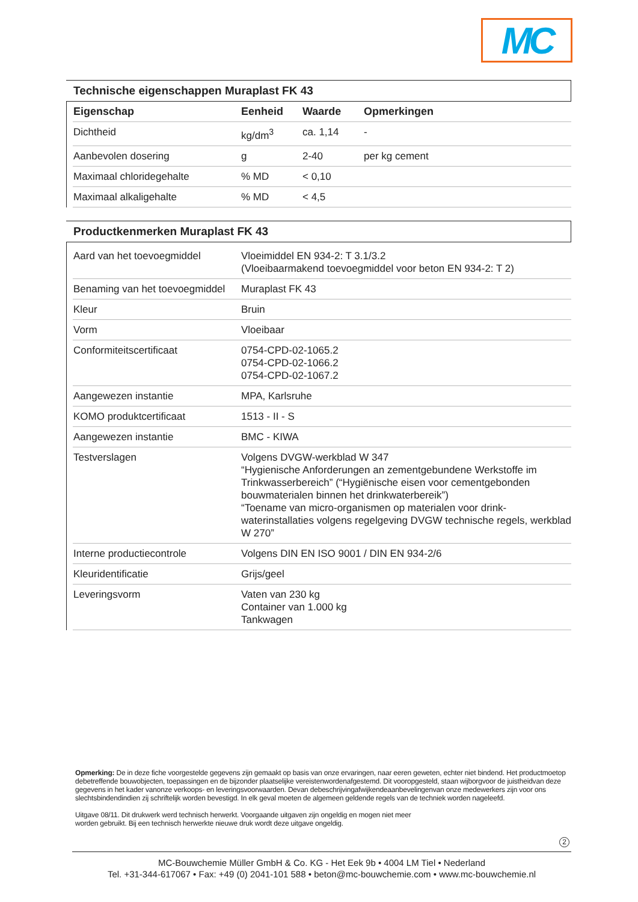MC
Technische eigenschappen Muraplast FK 43
| Eigenschap | Eenheid | Waarde | Opmerkingen |
| --- | --- | --- | --- |
| Dichtheid | kg/dm<sup>3</sup> | ca. 1,14 | - |
| Aanbevolen dosering | g | 2-40 | per kg cement |
| Maximaal chloridegehalte | % MD | < 0,10 | |
| Maximaal alkaligehalte | % MD | < 4,5 | |
Productkenmerken Muraplast FK 43
| Aard van het toevoegmiddel | Vloeimiddel EN 934-2: T 3.1/3.2 (Vloeibaarmakend toevoegmiddel voor beton EN 934-2: T 2) |
| Benaming van het toevoegmiddel | Muraplast FK 43 |
| Kleur | Bruin |
| Vorm | Vloeibaar |
| Conformiteitscertificaat | 0754-CPD-02-1065.2 0754-CPD-02-1066.2 0754-CPD-02-1067.2 |
| Aangewezen instantie | MPA, Karlsruhe |
| KOMO produktcertificaat | 1513 - II - S |
| Aangewezen instantie | BMC - KIWA |
| Testverslagen | Volgens DVGW-werkblad W 347 “Hygienische Anforderungen an zementgebundene Werkstoffe im Trinkwasserbereich” (“Hygiënische eisen voor cementgebonden bouwmaterialen binnen het drinkwaterbereik”) “Toename van micro-organismen op materialen voor drink-waterinstallaties volgens regelgeving DVGW technische regels, werkblad W 270” |
| Interne productiecontrole | Volgens DIN EN ISO 9001 / DIN EN 934-2/6 |
| Kleuridentificatie | Grijs/geel |
| Leveringsvorm | Vaten van 230 kg Container van 1.000 kg Tankwagen |
Opmerking: De in deze fiche voorgestelde gegevens zijn gemaakt op basis van onze ervaringen, naar eeren geweten, echter niet bindend. Het productmoetop debetreffende bouwobjecten, toepassingen en de bijzonder plaatselijke vereistenwordenafgestemd. Dit vooropgesteld, staan wijborgvoor de juistheidvan deze gegevens in het kader vanonze verkoops- en leveringsvoorwaarden. Devan debeschrijvingafwijkendeaanbevelingenvan onze medewerkers zijn voor ons slechtsbindendindien zij schriftelijk worden bevestigd. In elk geval moeten de algemeen geldende regels van de techniek worden nageleefd.
Uitgave 08/11. Dit drukwerk werd technisch herwerkt. Voorgaande uitgaven zijn ongeldig en mogen niet meer
worden gebruikt. Bij een technisch herwerkte nieuwe druk wordt deze uitgave ongeldig.
2
MC-Bouwchemie Müller GmbH & Co. KG - Het Eek 9b • 4004 LM Tiel • Nederland
Tel. +31-344-617067 • Fax: +49 (0) 2041-101 588 • beton@mc-bouwchemie.com • www.mc-bouwchemie.nl